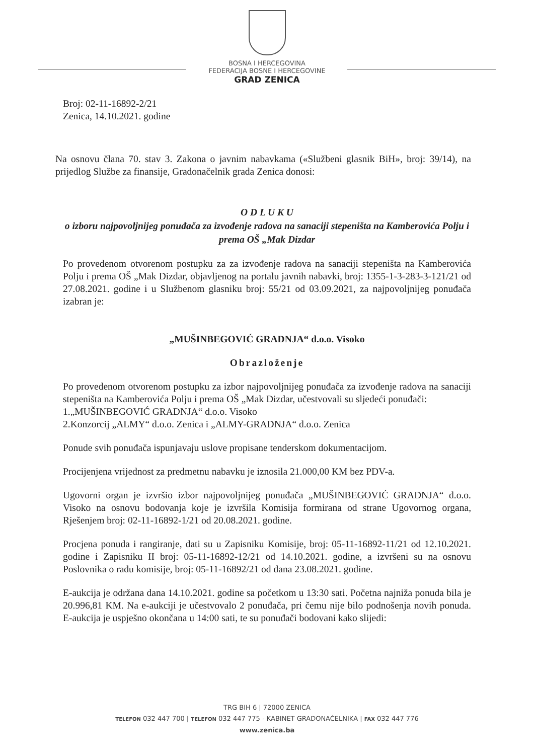BOSNA I HERCEGOVINA
FEDERACIJA BOSNE I HERCEGOVINE
GRAD ZENICA
Broj: 02-11-16892-2/21
Zenica, 14.10.2021. godine
Na osnovu člana 70. stav 3. Zakona o javnim nabavkama («Službeni glasnik BiH», broj: 39/14), na prijedlog Službe za finansije, Gradonačelnik grada Zenica donosi:
O D L U K U
o izboru najpovoljnijeg ponuđača za izvođenje radova na sanaciji stepeništa na Kamberovića Polju i prema OŠ „Mak Dizdar
Po provedenom otvorenom postupku za za izvođenje radova na sanaciji stepeništa na Kamberovića Polju i prema OŠ „Mak Dizdar, objavljenog na portalu javnih nabavki, broj: 1355-1-3-283-3-121/21 od 27.08.2021. godine i u Službenom glasniku broj: 55/21 od 03.09.2021, za najpovoljnijeg ponuđača izabran je:
„MUŠINBEGOVIĆ GRADNJA“ d.o.o. Visoko
Obrazloženje
Po provedenom otvorenom postupku za izbor najpovoljnijeg ponuđača za izvođenje radova na sanaciji stepeništa na Kamberovića Polju i prema OŠ „Mak Dizdar, učestvovali su sljedeći ponuđači:
1.„MUŠINBEGOVIĆ GRADNJA“ d.o.o. Visoko
2.Konzorcij „ALMY“ d.o.o. Zenica i „ALMY-GRADNJA“ d.o.o. Zenica
Ponude svih ponuđača ispunjavaju uslove propisane tenderskom dokumentacijom.
Procijenjena vrijednost za predmetnu nabavku je iznosila 21.000,00 KM bez PDV-a.
Ugovorni organ je izvršio izbor najpovoljnijeg ponuđača „MUŠINBEGOVIĆ GRADNJA“ d.o.o. Visoko na osnovu bodovanja koje je izvršila Komisija formirana od strane Ugovornog organa, Rješenjem broj: 02-11-16892-1/21 od 20.08.2021. godine.
Procjena ponuda i rangiranje, dati su u Zapisniku Komisije, broj: 05-11-16892-11/21 od 12.10.2021. godine i Zapisniku II broj: 05-11-16892-12/21 od 14.10.2021. godine, a izvršeni su na osnovu Poslovnika o radu komisije, broj: 05-11-16892/21 od dana 23.08.2021. godine.
E-aukcija je održana dana 14.10.2021. godine sa početkom u 13:30 sati. Početna najniža ponuda bila je 20.996,81 KM. Na e-aukciji je učestvovalo 2 ponuđača, pri čemu nije bilo podnošenja novih ponuda. E-aukcija je uspješno okončana u 14:00 sati, te su ponuđači bodovani kako slijedi:
TRG BIH 6 | 72000 ZENICA
TELEFON 032 447 700 | TELEFON 032 447 775 - KABINET GRADONAČELNIKA | FAX 032 447 776
www.zenica.ba